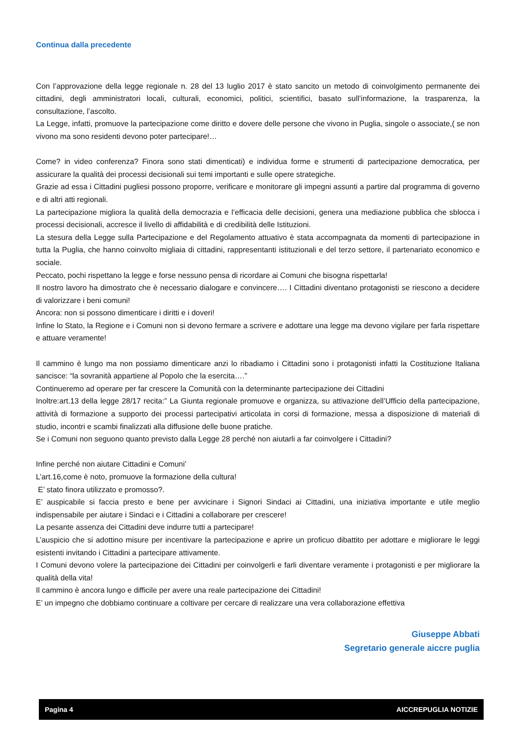Continua dalla precedente
Con l’approvazione della legge regionale n. 28 del 13 luglio 2017 è stato sancito un metodo di coinvolgimento permanente dei cittadini, degli amministratori locali, culturali, economici, politici, scientifici, basato sull’informazione, la trasparenza, la consultazione, l’ascolto.
La Legge, infatti, promuove la partecipazione come diritto e dovere delle persone che vivono in Puglia, singole o associate,( se non vivono ma sono residenti devono poter partecipare!…
Come? in video conferenza? Finora sono stati dimenticati) e individua forme e strumenti di partecipazione democratica, per assicurare la qualità dei processi decisionali sui temi importanti e sulle opere strategiche.
Grazie ad essa i Cittadini pugliesi possono proporre, verificare e monitorare gli impegni assunti a partire dal programma di governo e di altri atti regionali.
La partecipazione migliora la qualità della democrazia e l’efficacia delle decisioni, genera una mediazione pubblica che sblocca i processi decisionali, accresce il livello di affidabilità e di credibilità delle Istituzioni.
La stesura della Legge sulla Partecipazione e del Regolamento attuativo è stata accompagnata da momenti di partecipazione in tutta la Puglia, che hanno coinvolto migliaia di cittadini, rappresentanti istituzionali e del terzo settore, il partenariato economico e sociale.
Peccato, pochi rispettano la legge e forse nessuno pensa di ricordare ai Comuni che bisogna rispettarla!
Il nostro lavoro ha dimostrato che è necessario dialogare e convincere…. I Cittadini diventano protagonisti se riescono a decidere di valorizzare i beni comuni!
Ancora: non si possono dimenticare i diritti e i doveri!
Infine lo Stato, la Regione e i Comuni non si devono fermare a scrivere e adottare una legge ma devono vigilare per farla rispettare e attuare veramente!
Il cammino è lungo ma non possiamo dimenticare anzi lo ribadiamo i Cittadini sono i protagonisti infatti la Costituzione Italiana sancisce: “la sovranità appartiene al Popolo che la esercita….”
Continueremo ad operare per far crescere la Comunità con la determinante partecipazione dei Cittadini
Inoltre:art.13 della legge 28/17 recita:” La Giunta regionale promuove e organizza, su attivazione dell’Ufficio della partecipazione, attività di formazione a supporto dei processi partecipativi articolata in corsi di formazione, messa a disposizione di materiali di studio, incontri e scambi finalizzati alla diffusione delle buone pratiche.
Se i Comuni non seguono quanto previsto dalla Legge 28 perché non aiutarli a far coinvolgere i Cittadini?
Infine perché non aiutare Cittadini e Comuni’
L’art.16,come è noto, promuove la formazione della cultura!
E’ stato finora utilizzato e promosso?.
E’ auspicabile si faccia presto e bene per avvicinare i Signori Sindaci ai Cittadini, una iniziativa importante e utile meglio indispensabile per aiutare i Sindaci e i Cittadini a collaborare per crescere!
La pesante assenza dei Cittadini deve indurre tutti a partecipare!
L’auspicio che si adottino misure per incentivare la partecipazione e aprire un proficuo dibattito per adottare e migliorare le leggi esistenti invitando i Cittadini a partecipare attivamente.
I Comuni devono volere la partecipazione dei Cittadini per coinvolgerli e farli diventare veramente i protagonisti e per migliorare la qualità della vita!
Il cammino è ancora lungo e difficile per avere una reale partecipazione dei Cittadini!
E’ un impegno che dobbiamo continuare a coltivare per cercare di realizzare una vera collaborazione effettiva
Giuseppe Abbati
Segretario generale aiccre puglia
Pagina 4 AICCREPUGLIA NOTIZIE